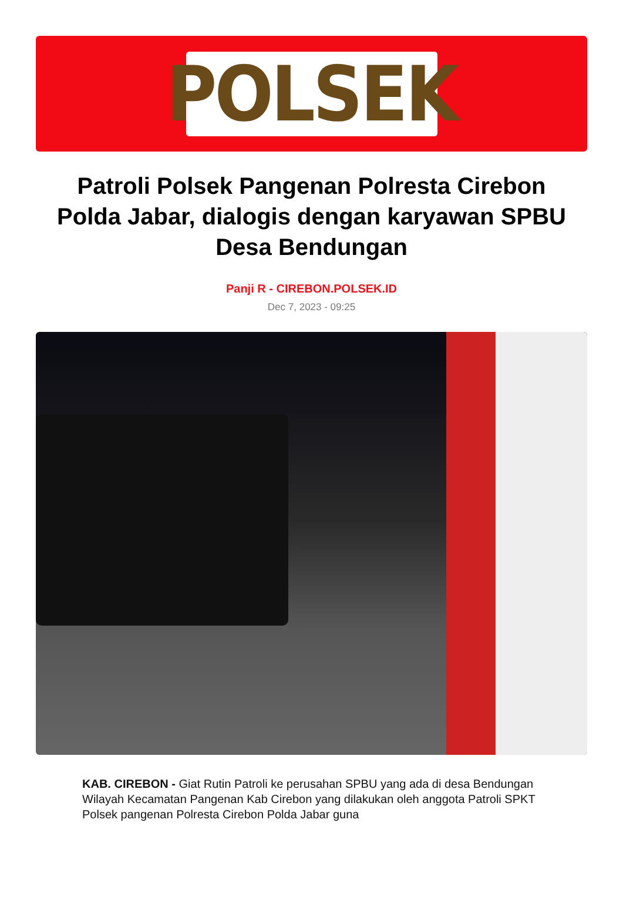POLSEK
Patroli Polsek Pangenan Polresta Cirebon Polda Jabar, dialogis dengan karyawan SPBU Desa Bendungan
Panji R - CIREBON.POLSEK.ID
Dec 7, 2023 - 09:25
KAB. CIREBON - Giat Rutin Patroli ke perusahan SPBU yang ada di desa Bendungan Wilayah Kecamatan Pangenan Kab Cirebon yang dilakukan oleh anggota Patroli SPKT Polsek pangenan Polresta Cirebon Polda Jabar guna